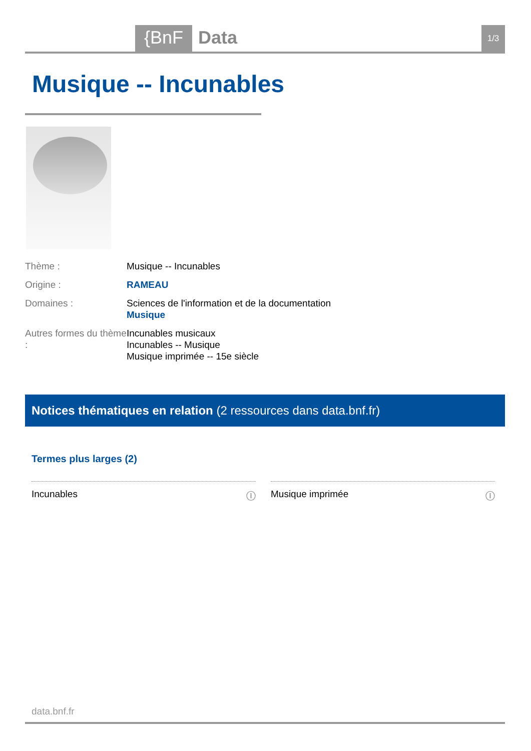{BnF Data 1/3
Musique -- Incunables
Thème : Musique -- Incunables
Origine : RAMEAU
Domaines : Sciences de l'information et de la documentation
Musique
Autres formes du thème :
Incunables musicaux
Incunables -- Musique
Musique imprimée -- 15e siècle
Notices thématiques en relation (2 ressources dans data.bnf.fr)
Termes plus larges (2)
Incunables ⓘ Musique imprimée ⓘ
data.bnf.fr